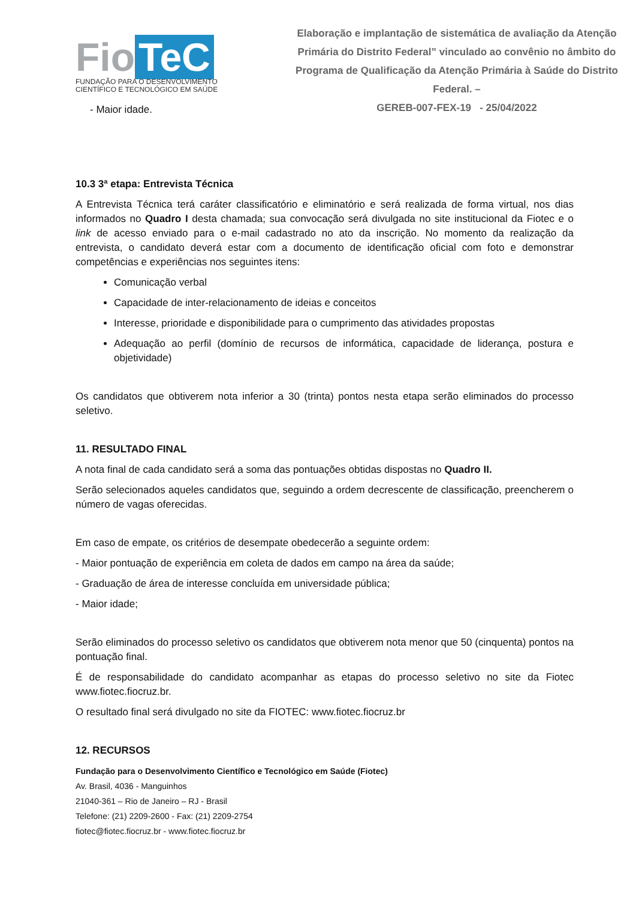Fio TeC
FUNDAÇÃO PARA O DESENVOLVIMENTO
CIENTÍFICO E TECNOLÓGICO EM SAÚDE
Elaboração e implantação de sistemática de avaliação da Atenção Primária do Distrito Federal” vinculado ao convênio no âmbito do Programa de Qualificação da Atenção Primária à Saúde do Distrito Federal. –
GEREB-007-FEX-19 - 25/04/2022
- Maior idade.
10.3 3ª etapa: Entrevista Técnica
A Entrevista Técnica terá caráter classificatório e eliminatório e será realizada de forma virtual, nos dias informados no Quadro I desta chamada; sua convocação será divulgada no site institucional da Fiotec e o link de acesso enviado para o e-mail cadastrado no ato da inscrição. No momento da realização da entrevista, o candidato deverá estar com a documento de identificação oficial com foto e demonstrar competências e experiências nos seguintes itens:
Comunicação verbal
Capacidade de inter-relacionamento de ideias e conceitos
Interesse, prioridade e disponibilidade para o cumprimento das atividades propostas
Adequação ao perfil (domínio de recursos de informática, capacidade de liderança, postura e objetividade)
Os candidatos que obtiverem nota inferior a 30 (trinta) pontos nesta etapa serão eliminados do processo seletivo.
11. RESULTADO FINAL
A nota final de cada candidato será a soma das pontuações obtidas dispostas no Quadro II.
Serão selecionados aqueles candidatos que, seguindo a ordem decrescente de classificação, preencherem o número de vagas oferecidas.
Em caso de empate, os critérios de desempate obedecerão a seguinte ordem:
- Maior pontuação de experiência em coleta de dados em campo na área da saúde;
- Graduação de área de interesse concluída em universidade pública;
- Maior idade;
Serão eliminados do processo seletivo os candidatos que obtiverem nota menor que 50 (cinquenta) pontos na pontuação final.
É de responsabilidade do candidato acompanhar as etapas do processo seletivo no site da Fiotec www.fiotec.fiocruz.br.
O resultado final será divulgado no site da FIOTEC: www.fiotec.fiocruz.br
12. RECURSOS
Fundação para o Desenvolvimento Científico e Tecnológico em Saúde (Fiotec)
Av. Brasil, 4036 - Manguinhos
21040-361 – Rio de Janeiro – RJ - Brasil
Telefone: (21) 2209-2600 - Fax: (21) 2209-2754
fiotec@fiotec.fiocruz.br - www.fiotec.fiocruz.br